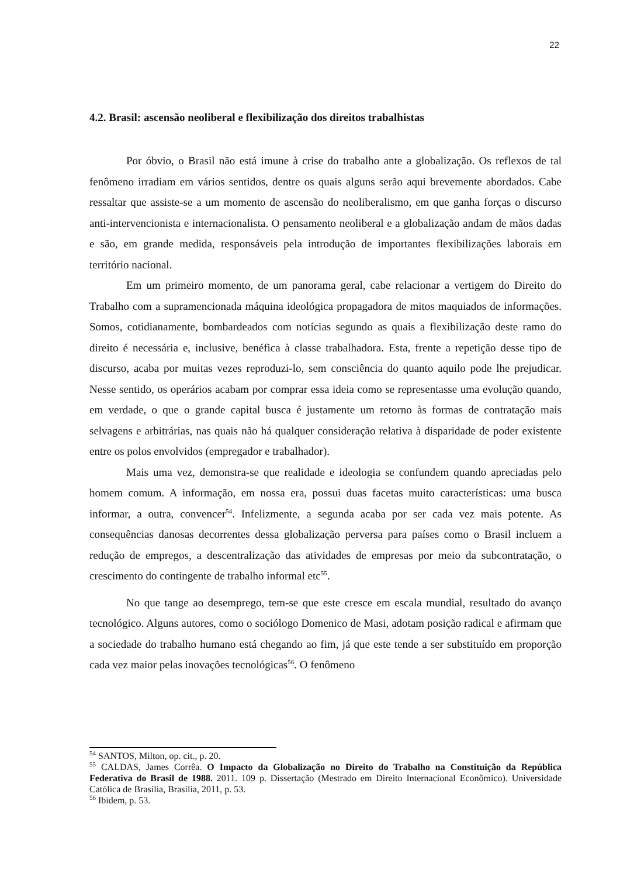22
4.2. Brasil: ascensão neoliberal e flexibilização dos direitos trabalhistas
Por óbvio, o Brasil não está imune à crise do trabalho ante a globalização. Os reflexos de tal fenômeno irradiam em vários sentidos, dentre os quais alguns serão aqui brevemente abordados. Cabe ressaltar que assiste-se a um momento de ascensão do neoliberalismo, em que ganha forças o discurso anti-intervencionista e internacionalista. O pensamento neoliberal e a globalização andam de mãos dadas e são, em grande medida, responsáveis pela introdução de importantes flexibilizações laborais em território nacional.
Em um primeiro momento, de um panorama geral, cabe relacionar a vertigem do Direito do Trabalho com a supramencionada máquina ideológica propagadora de mitos maquiados de informações. Somos, cotidianamente, bombardeados com notícias segundo as quais a flexibilização deste ramo do direito é necessária e, inclusive, benéfica à classe trabalhadora. Esta, frente a repetição desse tipo de discurso, acaba por muitas vezes reproduzi-lo, sem consciência do quanto aquilo pode lhe prejudicar. Nesse sentido, os operários acabam por comprar essa ideia como se representasse uma evolução quando, em verdade, o que o grande capital busca é justamente um retorno às formas de contratação mais selvagens e arbitrárias, nas quais não há qualquer consideração relativa à disparidade de poder existente entre os polos envolvidos (empregador e trabalhador).
Mais uma vez, demonstra-se que realidade e ideologia se confundem quando apreciadas pelo homem comum. A informação, em nossa era, possui duas facetas muito características: uma busca informar, a outra, convencer<sup>54</sup>. Infelizmente, a segunda acaba por ser cada vez mais potente. As consequências danosas decorrentes dessa globalização perversa para países como o Brasil incluem a redução de empregos, a descentralização das atividades de empresas por meio da subcontratação, o crescimento do contingente de trabalho informal etc<sup>55</sup>.
No que tange ao desemprego, tem-se que este cresce em escala mundial, resultado do avanço tecnológico. Alguns autores, como o sociólogo Domenico de Masi, adotam posição radical e afirmam que a sociedade do trabalho humano está chegando ao fim, já que este tende a ser substituído em proporção cada vez maior pelas inovações tecnológicas<sup>56</sup>. O fenômeno
<sup>54</sup> SANTOS, Milton, op. cit., p. 20.
<sup>55</sup> CALDAS, James Corrêa. O Impacto da Globalização no Direito do Trabalho na Constituição da República Federativa do Brasil de 1988. 2011. 109 p. Dissertação (Mestrado em Direito Internacional Econômico). Universidade Católica de Brasília, Brasília, 2011, p. 53.
<sup>56</sup> Ibidem, p. 53.